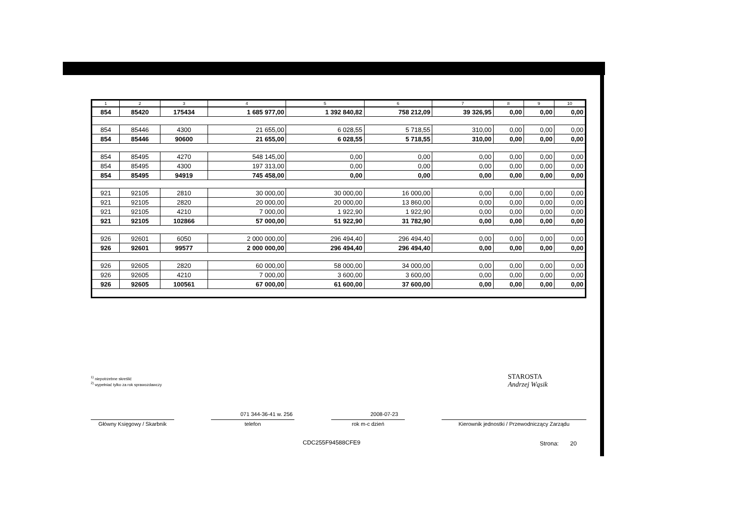| 1 | 2 | 3 | 4 | 5 | 6 | 7 | 8 | 9 | 10 |
| --- | --- | --- | --- | --- | --- | --- | --- | --- | --- |
| 854 | 85420 | 175434 | 1 685 977,00 | 1 392 840,82 | 758 212,09 | 39 326,95 | 0,00 | 0,00 | 0,00 |
| 854 | 85446 | 4300 | 21 655,00 | 6 028,55 | 5 718,55 | 310,00 | 0,00 | 0,00 | 0,00 |
| 854 | 85446 | 90600 | 21 655,00 | 6 028,55 | 5 718,55 | 310,00 | 0,00 | 0,00 | 0,00 |
| 854 | 85495 | 4270 | 548 145,00 | 0,00 | 0,00 | 0,00 | 0,00 | 0,00 | 0,00 |
| 854 | 85495 | 4300 | 197 313,00 | 0,00 | 0,00 | 0,00 | 0,00 | 0,00 | 0,00 |
| 854 | 85495 | 94919 | 745 458,00 | 0,00 | 0,00 | 0,00 | 0,00 | 0,00 | 0,00 |
| 921 | 92105 | 2810 | 30 000,00 | 30 000,00 | 16 000,00 | 0,00 | 0,00 | 0,00 | 0,00 |
| 921 | 92105 | 2820 | 20 000,00 | 20 000,00 | 13 860,00 | 0,00 | 0,00 | 0,00 | 0,00 |
| 921 | 92105 | 4210 | 7 000,00 | 1 922,90 | 1 922,90 | 0,00 | 0,00 | 0,00 | 0,00 |
| 921 | 92105 | 102866 | 57 000,00 | 51 922,90 | 31 782,90 | 0,00 | 0,00 | 0,00 | 0,00 |
| 926 | 92601 | 6050 | 2 000 000,00 | 296 494,40 | 296 494,40 | 0,00 | 0,00 | 0,00 | 0,00 |
| 926 | 92601 | 99577 | 2 000 000,00 | 296 494,40 | 296 494,40 | 0,00 | 0,00 | 0,00 | 0,00 |
| 926 | 92605 | 2820 | 60 000,00 | 58 000,00 | 34 000,00 | 0,00 | 0,00 | 0,00 | 0,00 |
| 926 | 92605 | 4210 | 7 000,00 | 3 600,00 | 3 600,00 | 0,00 | 0,00 | 0,00 | 0,00 |
| 926 | 92605 | 100561 | 67 000,00 | 61 600,00 | 37 600,00 | 0,00 | 0,00 | 0,00 | 0,00 |
<sup>1)</sup> niepotrzebne skreślić
<sup>2)</sup> wypełniać tylko za rok sprawozdawczy
STAROSTA
Andrzej Wąsik
071 344-36-41 w. 256 2008-07-23
Główny Księgowy / Skarbnik
telefon rok m-c dzień Kierownik jednostki / Przewodniczący Zarządu
CDC255F94588CFE9 Strona: 20